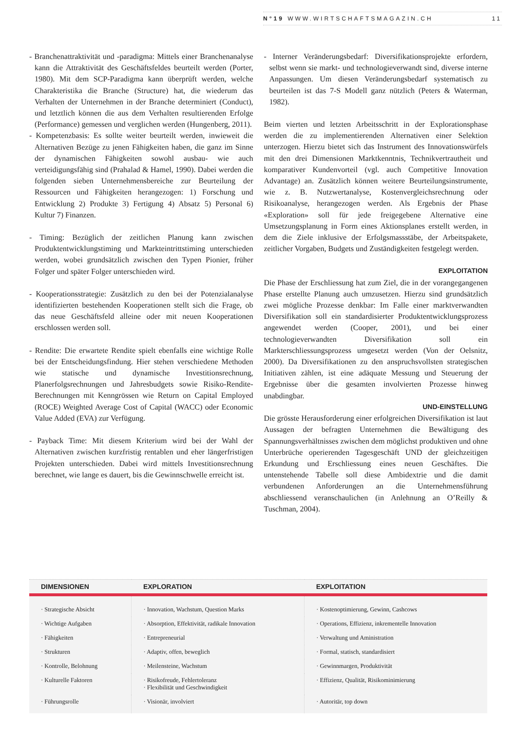N°19 WWW.WIRTSCHAFTSMAGAZIN.CH 11
- Branchenattraktivität und -paradigma: Mittels einer Branchenanalyse kann die Attraktivität des Geschäftsfeldes beurteilt werden (Porter, 1980). Mit dem SCP-Paradigma kann überprüft werden, welche Charakteristika die Branche (Structure) hat, die wiederum das Verhalten der Unternehmen in der Branche determiniert (Conduct), und letztlich können die aus dem Verhalten resultierenden Erfolge (Performance) gemessen und verglichen werden (Hungenberg, 2011).
- Kompetenzbasis: Es sollte weiter beurteilt werden, inwieweit die Alternativen Bezüge zu jenen Fähigkeiten haben, die ganz im Sinne der dynamischen Fähigkeiten sowohl ausbau- wie auch verteidigungsfähig sind (Prahalad & Hamel, 1990). Dabei werden die folgenden sieben Unternehmensbereiche zur Beurteilung der Ressourcen und Fähigkeiten herangezogen: 1) Forschung und Entwicklung 2) Produkte 3) Fertigung 4) Absatz 5) Personal 6) Kultur 7) Finanzen.
- Timing: Bezüglich der zeitlichen Planung kann zwischen Produktentwicklungstiming und Markteintrittstiming unterschieden werden, wobei grundsätzlich zwischen den Typen Pionier, früher Folger und später Folger unterschieden wird.
- Kooperationsstrategie: Zusätzlich zu den bei der Potenzialanalyse identifizierten bestehenden Kooperationen stellt sich die Frage, ob das neue Geschäftsfeld alleine oder mit neuen Kooperationen erschlossen werden soll.
- Rendite: Die erwartete Rendite spielt ebenfalls eine wichtige Rolle bei der Entscheidungsfindung. Hier stehen verschiedene Methoden wie statische und dynamische Investitionsrechnung, Planerfolgsrechnungen und Jahresbudgets sowie Risiko-Rendite-Berechnungen mit Kenngrössen wie Return on Capital Employed (ROCE) Weighted Average Cost of Capital (WACC) oder Economic Value Added (EVA) zur Verfügung.
- Payback Time: Mit diesem Kriterium wird bei der Wahl der Alternativen zwischen kurzfristig rentablen und eher längerfristigen Projekten unterschieden. Dabei wird mittels Investitionsrechnung berechnet, wie lange es dauert, bis die Gewinnschwelle erreicht ist.
- Interner Veränderungsbedarf: Diversifikationsprojekte erfordern, selbst wenn sie markt- und technologieverwandt sind, diverse interne Anpassungen. Um diesen Veränderungsbedarf systematisch zu beurteilen ist das 7-S Modell ganz nützlich (Peters & Waterman, 1982).
Beim vierten und letzten Arbeitsschritt in der Explorationsphase werden die zu implementierenden Alternativen einer Selektion unterzogen. Hierzu bietet sich das Instrument des Innovationswürfels mit den drei Dimensionen Marktkenntnis, Technikvertrautheit und komparativer Kundenvorteil (vgl. auch Competitive Innovation Advantage) an. Zusätzlich können weitere Beurteilungsinstrumente, wie z. B. Nutzwertanalyse, Kostenvergleichsrechnung oder Risikoanalyse, herangezogen werden. Als Ergebnis der Phase «Exploration» soll für jede freigegebene Alternative eine Umsetzungsplanung in Form eines Aktionsplanes erstellt werden, in dem die Ziele inklusive der Erfolgsmassstäbe, der Arbeitspakete, zeitlicher Vorgaben, Budgets und Zuständigkeiten festgelegt werden.
EXPLOITATION
Die Phase der Erschliessung hat zum Ziel, die in der vorangegangenen Phase erstellte Planung auch umzusetzen. Hierzu sind grundsätzlich zwei mögliche Prozesse denkbar: Im Falle einer marktverwandten Diversifikation soll ein standardisierter Produktentwicklungsprozess angewendet werden (Cooper, 2001), und bei einer technologieverwandten Diversifikation soll ein Markterschliessungsprozess umgesetzt werden (Von der Oelsnitz, 2000). Da Diversifikationen zu den anspruchsvollsten strategischen Initiativen zählen, ist eine adäquate Messung und Steuerung der Ergebnisse über die gesamten involvierten Prozesse hinweg unabdingbar.
UND-EINSTELLUNG
Die grösste Herausforderung einer erfolgreichen Diversifikation ist laut Aussagen der befragten Unternehmen die Bewältigung des Spannungsverhältnisses zwischen dem möglichst produktiven und ohne Unterbrüche operierenden Tagesgeschäft UND der gleichzeitigen Erkundung und Erschliessung eines neuen Geschäftes. Die untenstehende Tabelle soll diese Ambidextrie und die damit verbundenen Anforderungen an die Unternehmensführung abschliessend veranschaulichen (in Anlehnung an O’Reilly & Tuschman, 2004).
| DIMENSIONEN | EXPLORATION | EXPLOITATION |
| --- | --- | --- |
| · Strategische Absicht | · Innovation, Wachstum, Question Marks | · Kostenoptimierung, Gewinn, Cashcows |
| · Wichtige Aufgaben | · Absorption, Effektivität, radikale Innovation | · Operations, Effizienz, inkrementelle Innovation |
| · Fähigkeiten | · Entrepreneurial | · Verwaltung und Aministration |
| · Strukturen | · Adaptiv, offen, beweglich | · Formal, statisch, standardisiert |
| · Kontrolle, Belohnung | · Meilensteine, Wachstum | · Gewinnmargen, Produktivität |
| · Kulturelle Faktoren | · Risikofreude, Fehlertoleranz · Flexibilität und Geschwindigkeit | · Effizienz, Qualität, Risikominimierung |
| · Führungsrolle | · Visionär, involviert | · Autoritär, top down |